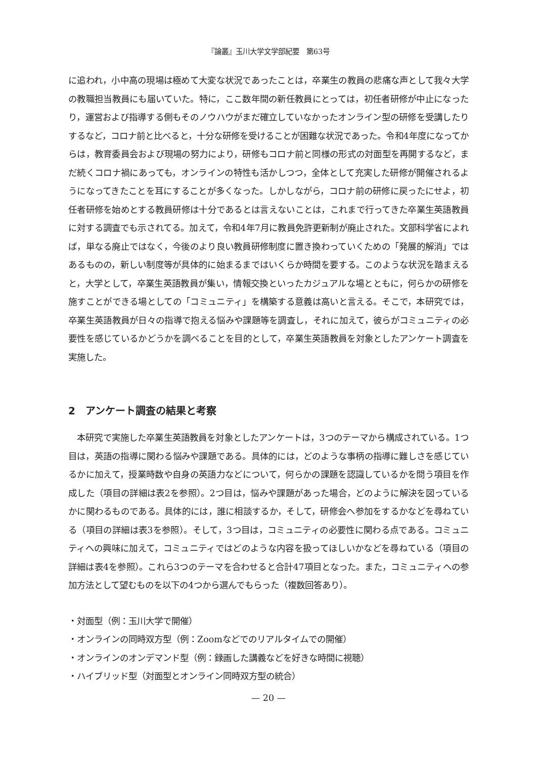『論叢』玉川大学文学部紀要　第63号
に追われ，小中高の現場は極めて大変な状況であったことは，卒業生の教員の悲痛な声として我々大学の教職担当教員にも届いていた。特に，ここ数年間の新任教員にとっては，初任者研修が中止になったり，運営および指導する側もそのノウハウがまだ確立していなかったオンライン型の研修を受講したりするなど，コロナ前と比べると，十分な研修を受けることが困難な状況であった。令和4年度になってからは，教育委員会および現場の努力により，研修もコロナ前と同様の形式の対面型を再開するなど，まだ続くコロナ禍にあっても，オンラインの特性も活かしつつ，全体として充実した研修が開催されるようになってきたことを耳にすることが多くなった。しかしながら，コロナ前の研修に戻ったにせよ，初任者研修を始めとする教員研修は十分であるとは言えないことは，これまで行ってきた卒業生英語教員に対する調査でも示されてる。加えて，令和4年7月に教員免許更新制が廃止された。文部科学省によれば，単なる廃止ではなく，今後のより良い教員研修制度に置き換わっていくための「発展的解消」ではあるものの，新しい制度等が具体的に始まるまではいくらか時間を要する。このような状況を踏まえると，大学として，卒業生英語教員が集い，情報交換といったカジュアルな場とともに，何らかの研修を施すことができる場としての「コミュニティ」を構築する意義は高いと言える。そこで，本研究では，卒業生英語教員が日々の指導で抱える悩みや課題等を調査し，それに加えて，彼らがコミュニティの必要性を感じているかどうかを調べることを目的として，卒業生英語教員を対象としたアンケート調査を実施した。
2　アンケート調査の結果と考察
　本研究で実施した卒業生英語教員を対象としたアンケートは，3つのテーマから構成されている。1つ目は，英語の指導に関わる悩みや課題である。具体的には，どのような事柄の指導に難しさを感じているかに加えて，授業時数や自身の英語力などについて，何らかの課題を認識しているかを問う項目を作成した（項目の詳細は表2を参照）。2つ目は，悩みや課題があった場合，どのように解決を図っているかに関わるものである。具体的には，誰に相談するか，そして，研修会へ参加をするかなどを尋ねている（項目の詳細は表3を参照）。そして，3つ目は，コミュニティの必要性に関わる点である。コミュニティへの興味に加えて，コミュニティではどのような内容を扱ってほしいかなどを尋ねている（項目の詳細は表4を参照）。これら3つのテーマを合わせると合計47項目となった。また，コミュニティへの参加方法として望むものを以下の4つから選んでもらった（複数回答あり）。
・対面型（例：玉川大学で開催）
・オンラインの同時双方型（例：Zoomなどでのリアルタイムでの開催）
・オンラインのオンデマンド型（例：録画した講義などを好きな時間に視聴）
・ハイブリッド型（対面型とオンライン同時双方型の統合）
— 20 —